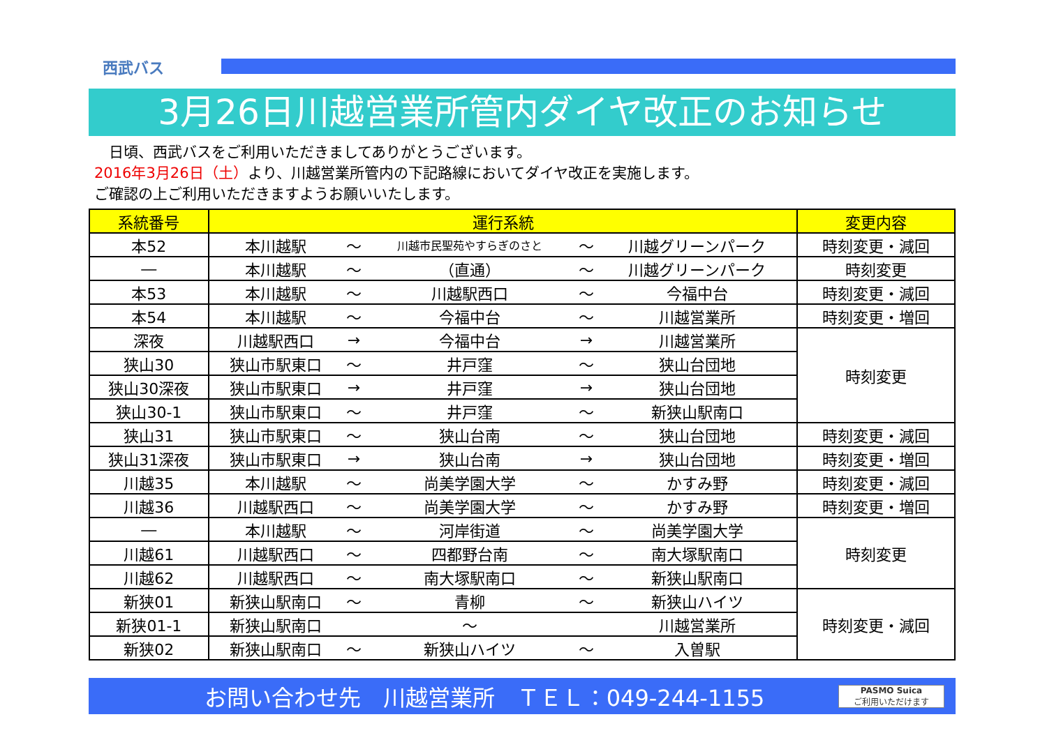西武バス
3月26日川越営業所管内ダイヤ改正のお知らせ
　日頃、西武バスをご利用いただきましてありがとうございます。
2016年3月26日（土）より、川越営業所管内の下記路線においてダイヤ改正を実施します。
ご確認の上ご利用いただきますようお願いいたします。
| 系統番号 | 運行系統 | | | | | 変更内容 |
| --- | --- | --- | --- | --- | --- | --- |
| 本52 | 本川越駅 | ～ | 川越市民聖苑やすらぎのさと | ～ | 川越グリーンパーク | 時刻変更・減回 |
| ― | 本川越駅 | ～ | （直通） | ～ | 川越グリーンパーク | 時刻変更 |
| 本53 | 本川越駅 | ～ | 川越駅西口 | ～ | 今福中台 | 時刻変更・減回 |
| 本54 | 本川越駅 | ～ | 今福中台 | ～ | 川越営業所 | 時刻変更・増回 |
| 深夜 | 川越駅西口 | → | 今福中台 | → | 川越営業所 | 時刻変更 |
| 狭山30 | 狭山市駅東口 | ～ | 井戸窪 | ～ | 狭山台団地 | |
| 狭山30深夜 | 狭山市駅東口 | → | 井戸窪 | → | 狭山台団地 | |
| 狭山30-1 | 狭山市駅東口 | ～ | 井戸窪 | ～ | 新狭山駅南口 | |
| 狭山31 | 狭山市駅東口 | ～ | 狭山台南 | ～ | 狭山台団地 | 時刻変更・減回 |
| 狭山31深夜 | 狭山市駅東口 | → | 狭山台南 | → | 狭山台団地 | 時刻変更・増回 |
| 川越35 | 本川越駅 | ～ | 尚美学園大学 | ～ | かすみ野 | 時刻変更・減回 |
| 川越36 | 川越駅西口 | ～ | 尚美学園大学 | ～ | かすみ野 | 時刻変更・増回 |
| ― | 本川越駅 | ～ | 河岸街道 | ～ | 尚美学園大学 | 時刻変更 |
| 川越61 | 川越駅西口 | ～ | 四都野台南 | ～ | 南大塚駅南口 | |
| 川越62 | 川越駅西口 | ～ | 南大塚駅南口 | ～ | 新狭山駅南口 | |
| 新狭01 | 新狭山駅南口 | ～ | 青柳 | ～ | 新狭山ハイツ | 時刻変更・減回 |
| 新狭01-1 | 新狭山駅南口 | | ～ | | 川越営業所 | |
| 新狭02 | 新狭山駅南口 | ～ | 新狭山ハイツ | ～ | 入曽駅 | |
お問い合わせ先　川越営業所　ＴＥＬ：049-244-1155
PASMO Suica
ご利用いただけます